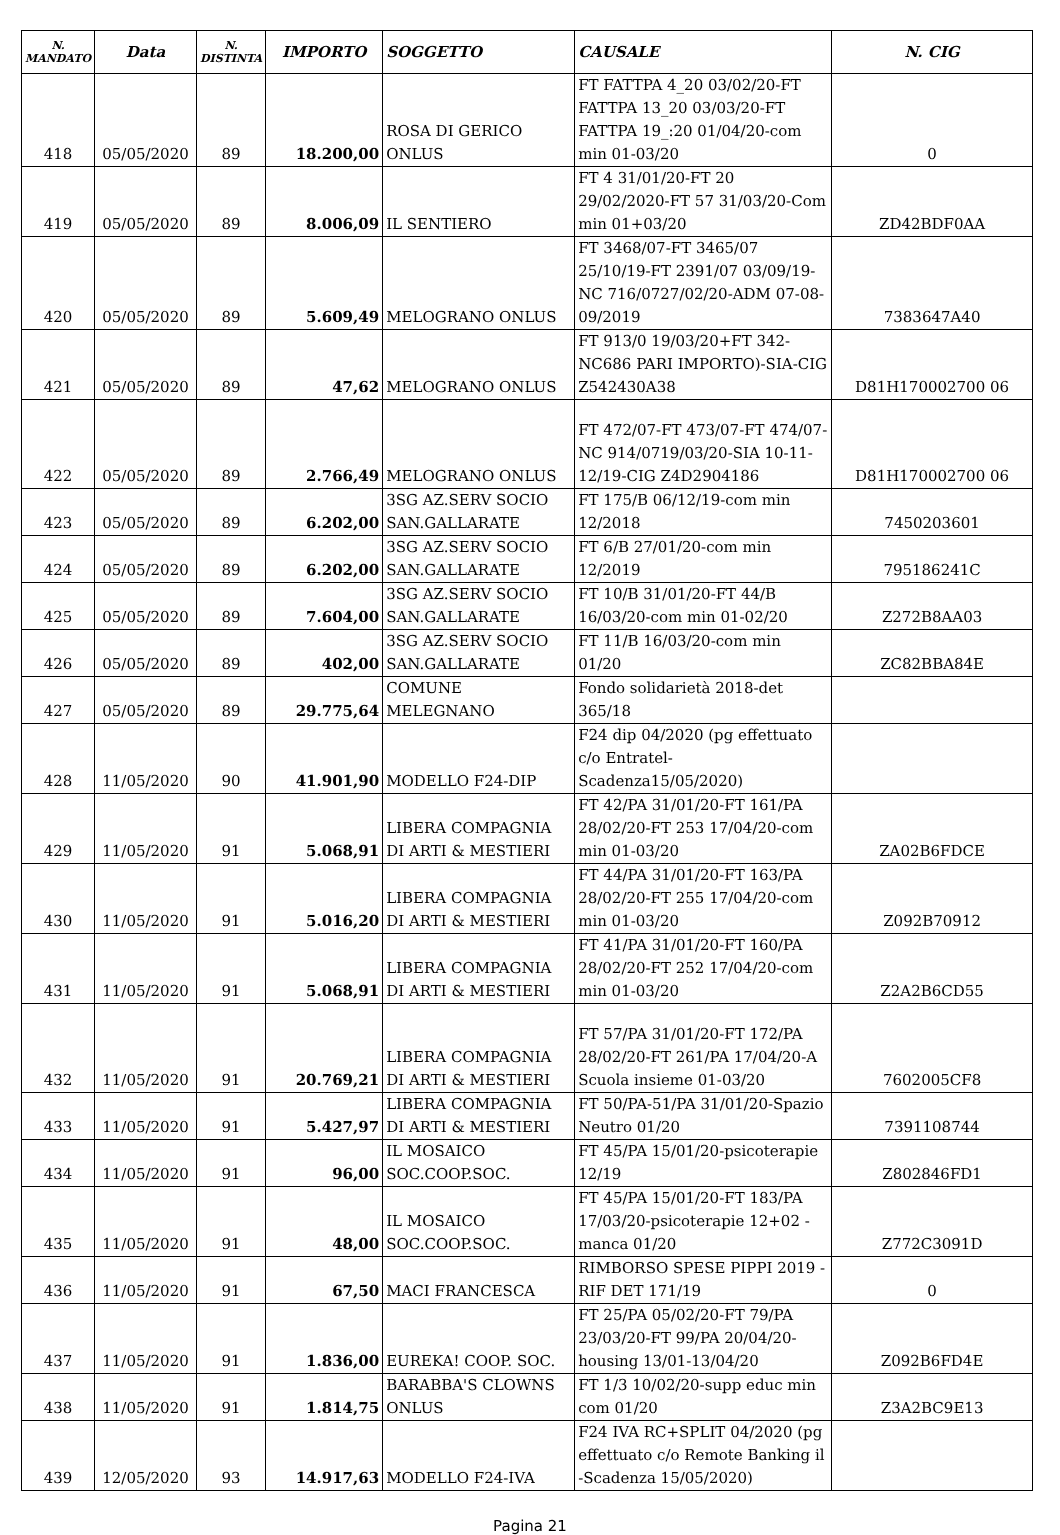| N. MANDATO | Data | N. DISTINTA | IMPORTO | SOGGETTO | CAUSALE | N. CIG |
| --- | --- | --- | --- | --- | --- | --- |
| 418 | 05/05/2020 | 89 | 18.200,00 | ROSA DI GERICO ONLUS | FT FATTPA 4_20 03/02/20-FT FATTPA 13_20 03/03/20-FT FATTPA 19_:20 01/04/20-com min 01-03/20 | 0 |
| 419 | 05/05/2020 | 89 | 8.006,09 | IL SENTIERO | FT 4 31/01/20-FT 20 29/02/2020-FT 57 31/03/20-Com min 01+03/20 | ZD42BDF0AA |
| 420 | 05/05/2020 | 89 | 5.609,49 | MELOGRANO ONLUS | FT 3468/07-FT 3465/07 25/10/19-FT 2391/07 03/09/19-NC 716/0727/02/20-ADM 07-08-09/2019 | 7383647A40 |
| 421 | 05/05/2020 | 89 | 47,62 | MELOGRANO ONLUS | FT 913/0 19/03/20+FT 342-NC686 PARI IMPORTO)-SIA-CIG Z542430A38 | D81H170002700 06 |
| 422 | 05/05/2020 | 89 | 2.766,49 | MELOGRANO ONLUS | FT 472/07-FT 473/07-FT 474/07-NC 914/0719/03/20-SIA 10-11-12/19-CIG Z4D2904186 | D81H170002700 06 |
| 423 | 05/05/2020 | 89 | 6.202,00 | 3SG AZ.SERV SOCIO SAN.GALLARATE | FT 175/B 06/12/19-com min 12/2018 | 7450203601 |
| 424 | 05/05/2020 | 89 | 6.202,00 | 3SG AZ.SERV SOCIO SAN.GALLARATE | FT 6/B 27/01/20-com min 12/2019 | 795186241C |
| 425 | 05/05/2020 | 89 | 7.604,00 | 3SG AZ.SERV SOCIO SAN.GALLARATE | FT 10/B 31/01/20-FT 44/B 16/03/20-com min 01-02/20 | Z272B8AA03 |
| 426 | 05/05/2020 | 89 | 402,00 | 3SG AZ.SERV SOCIO SAN.GALLARATE | FT 11/B 16/03/20-com min 01/20 | ZC82BBA84E |
| 427 | 05/05/2020 | 89 | 29.775,64 | COMUNE MELEGNANO | Fondo solidarietà 2018-det 365/18 | |
| 428 | 11/05/2020 | 90 | 41.901,90 | MODELLO F24-DIP | F24 dip 04/2020 (pg effettuato c/o Entratel-Scadenza15/05/2020) | |
| 429 | 11/05/2020 | 91 | 5.068,91 | LIBERA COMPAGNIA DI ARTI & MESTIERI | FT 42/PA 31/01/20-FT 161/PA 28/02/20-FT 253 17/04/20-com min 01-03/20 | ZA02B6FDCE |
| 430 | 11/05/2020 | 91 | 5.016,20 | LIBERA COMPAGNIA DI ARTI & MESTIERI | FT 44/PA 31/01/20-FT 163/PA 28/02/20-FT 255 17/04/20-com min 01-03/20 | Z092B70912 |
| 431 | 11/05/2020 | 91 | 5.068,91 | LIBERA COMPAGNIA DI ARTI & MESTIERI | FT 41/PA 31/01/20-FT 160/PA 28/02/20-FT 252 17/04/20-com min 01-03/20 | Z2A2B6CD55 |
| 432 | 11/05/2020 | 91 | 20.769,21 | LIBERA COMPAGNIA DI ARTI & MESTIERI | FT 57/PA 31/01/20-FT 172/PA 28/02/20-FT 261/PA 17/04/20-A Scuola insieme 01-03/20 | 7602005CF8 |
| 433 | 11/05/2020 | 91 | 5.427,97 | LIBERA COMPAGNIA DI ARTI & MESTIERI | FT 50/PA-51/PA 31/01/20-Spazio Neutro 01/20 | 7391108744 |
| 434 | 11/05/2020 | 91 | 96,00 | IL MOSAICO SOC.COOP.SOC. | FT 45/PA 15/01/20-psicoterapie 12/19 | Z802846FD1 |
| 435 | 11/05/2020 | 91 | 48,00 | IL MOSAICO SOC.COOP.SOC. | FT 45/PA 15/01/20-FT 183/PA 17/03/20-psicoterapie 12+02 -manca 01/20 | Z772C3091D |
| 436 | 11/05/2020 | 91 | 67,50 | MACI FRANCESCA | RIMBORSO SPESE PIPPI 2019 -RIF DET 171/19 | 0 |
| 437 | 11/05/2020 | 91 | 1.836,00 | EUREKA! COOP. SOC. | FT 25/PA 05/02/20-FT 79/PA 23/03/20-FT 99/PA 20/04/20-housing 13/01-13/04/20 | Z092B6FD4E |
| 438 | 11/05/2020 | 91 | 1.814,75 | BARABBA'S CLOWNS ONLUS | FT 1/3 10/02/20-supp educ min com 01/20 | Z3A2BC9E13 |
| 439 | 12/05/2020 | 93 | 14.917,63 | MODELLO F24-IVA | F24 IVA RC+SPLIT 04/2020 (pg effettuato c/o Remote Banking il -Scadenza 15/05/2020) | |
Pagina 21